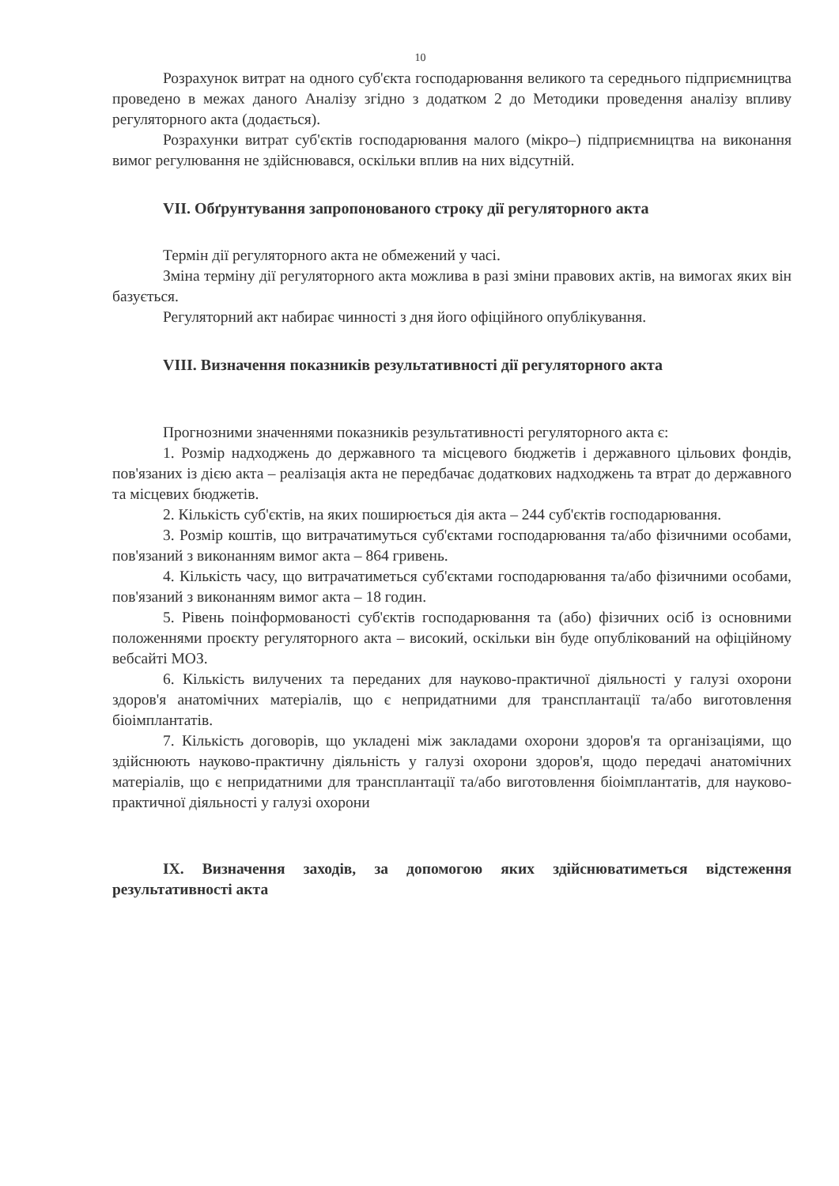10
Розрахунок витрат на одного суб'єкта господарювання великого та середнього підприємництва проведено в межах даного Аналізу згідно з додатком 2 до Методики проведення аналізу впливу регуляторного акта (додається).
Розрахунки витрат суб'єктів господарювання малого (мікро–) підприємництва на виконання вимог регулювання не здійснювався, оскільки вплив на них відсутній.
VII. Обґрунтування запропонованого строку дії регуляторного акта
Термін дії регуляторного акта не обмежений у часі.
Зміна терміну дії регуляторного акта можлива в разі зміни правових актів, на вимогах яких він базується.
Регуляторний акт набирає чинності з дня його офіційного опублікування.
VIII. Визначення показників результативності дії регуляторного акта
Прогнозними значеннями показників результативності регуляторного акта є:
1. Розмір надходжень до державного та місцевого бюджетів і державного цільових фондів, пов'язаних із дією акта – реалізація акта не передбачає додаткових надходжень та втрат до державного та місцевих бюджетів.
2. Кількість суб'єктів, на яких поширюється дія акта – 244 суб'єктів господарювання.
3. Розмір коштів, що витрачатимуться суб'єктами господарювання та/або фізичними особами, пов'язаний з виконанням вимог акта – 864 гривень.
4. Кількість часу, що витрачатиметься суб'єктами господарювання та/або фізичними особами, пов'язаний з виконанням вимог акта – 18 годин.
5. Рівень поінформованості суб'єктів господарювання та (або) фізичних осіб із основними положеннями проєкту регуляторного акта – високий, оскільки він буде опублікований на офіційному вебсайті МОЗ.
6. Кількість вилучених та переданих для науково-практичної діяльності у галузі охорони здоров'я анатомічних матеріалів, що є непридатними для трансплантації та/або виготовлення біоімплантатів.
7. Кількість договорів, що укладені між закладами охорони здоров'я та організаціями, що здійснюють науково-практичну діяльність у галузі охорони здоров'я, щодо передачі анатомічних матеріалів, що є непридатними для трансплантації та/або виготовлення біоімплантатів, для науково-практичної діяльності у галузі охорони
IX. Визначення заходів, за допомогою яких здійснюватиметься відстеження результативності акта